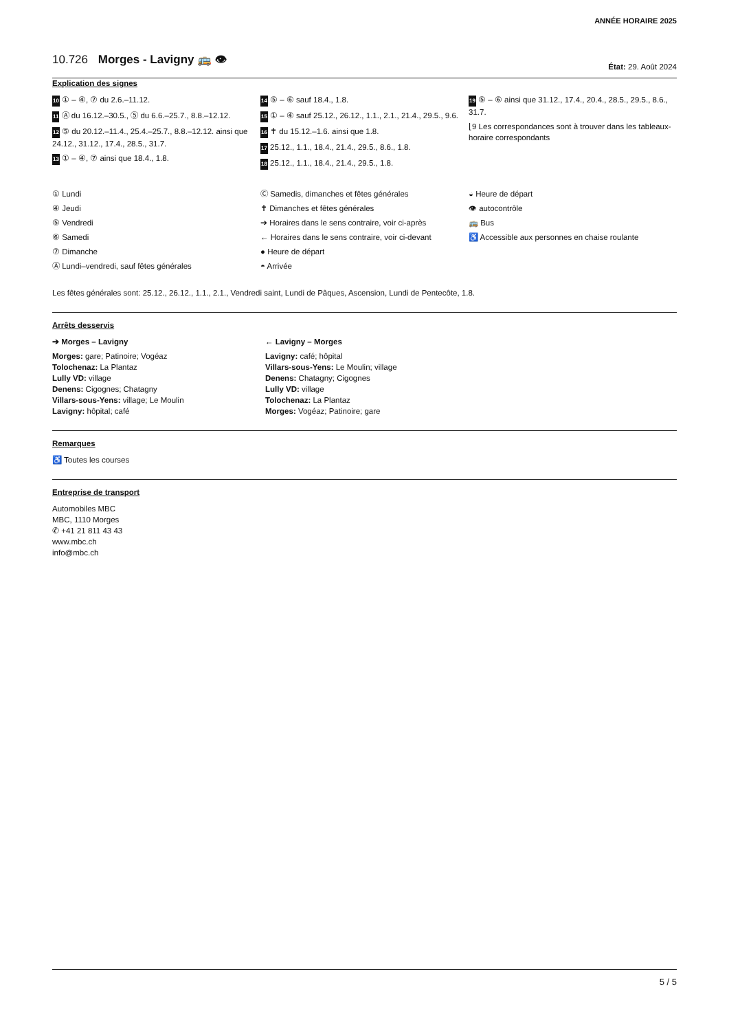ANNÉE HORAIRE 2025
10.726 Morges - Lavigny 🚌 👁
État: 29. Août 2024
Explication des signes
10 ① – ④, ⑦ du 2.6.–11.12.
11 Ⓐ du 16.12.–30.5., ⑤ du 6.6.–25.7., 8.8.–12.12.
12 ⑤ du 20.12.–11.4., 25.4.–25.7., 8.8.–12.12. ainsi que 24.12., 31.12., 17.4., 28.5., 31.7.
13 ① – ④, ⑦ ainsi que 18.4., 1.8.
14 ⑤ – ⑥ sauf 18.4., 1.8.
15 ① – ④ sauf 25.12., 26.12., 1.1., 2.1., 21.4., 29.5., 9.6.
16 ✝ du 15.12.–1.6. ainsi que 1.8.
17 25.12., 1.1., 18.4., 21.4., 29.5., 8.6., 1.8.
18 25.12., 1.1., 18.4., 21.4., 29.5., 1.8.
19 ⑤ – ⑥ ainsi que 31.12., 17.4., 20.4., 28.5., 29.5., 8.6., 31.7.
⌊9 Les correspondances sont à trouver dans les tableaux-horaire correspondants
① Lundi
④ Jeudi
⑤ Vendredi
⑥ Samedi
⑦ Dimanche
Ⓐ Lundi–vendredi, sauf fêtes générales
Ⓒ Samedis, dimanches et fêtes générales
✝ Dimanches et fêtes générales
➔ Horaires dans le sens contraire, voir ci-après
← Horaires dans le sens contraire, voir ci-devant
● Heure de départ
◓ Arrivée
◒ Heure de départ
👁 autocontrôle
🚌 Bus
♿ Accessible aux personnes en chaise roulante
Les fêtes générales sont: 25.12., 26.12., 1.1., 2.1., Vendredi saint, Lundi de Pâques, Ascension, Lundi de Pentecôte, 1.8.
Arrêts desservis
➔ Morges – Lavigny
Morges: gare; Patinoire; Vogéaz
Tolochenaz: La Plantaz
Lully VD: village
Denens: Cigognes; Chatagny
Villars-sous-Yens: village; Le Moulin
Lavigny: hôpital; café
← Lavigny – Morges
Lavigny: café; hôpital
Villars-sous-Yens: Le Moulin; village
Denens: Chatagny; Cigognes
Lully VD: village
Tolochenaz: La Plantaz
Morges: Vogéaz; Patinoire; gare
Remarques
♿ Toutes les courses
Entreprise de transport
Automobiles MBC
MBC, 1110 Morges
✆ +41 21 811 43 43
www.mbc.ch
info@mbc.ch
5 / 5